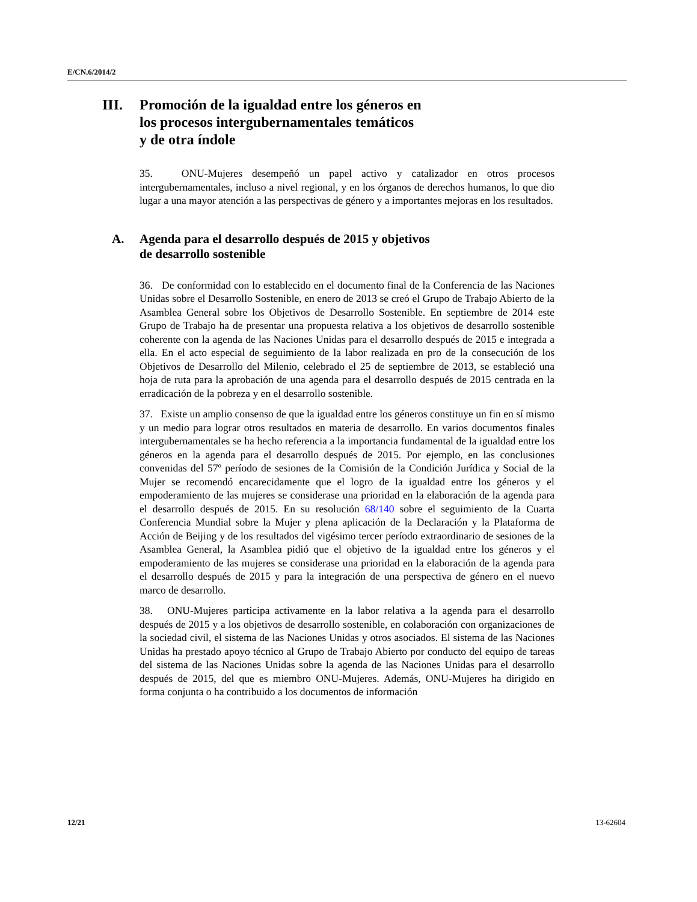E/CN.6/2014/2
III. Promoción de la igualdad entre los géneros en
los procesos intergubernamentales temáticos
y de otra índole
35. ONU-Mujeres desempeñó un papel activo y catalizador en otros procesos intergubernamentales, incluso a nivel regional, y en los órganos de derechos humanos, lo que dio lugar a una mayor atención a las perspectivas de género y a importantes mejoras en los resultados.
A. Agenda para el desarrollo después de 2015 y objetivos
de desarrollo sostenible
36. De conformidad con lo establecido en el documento final de la Conferencia de las Naciones Unidas sobre el Desarrollo Sostenible, en enero de 2013 se creó el Grupo de Trabajo Abierto de la Asamblea General sobre los Objetivos de Desarrollo Sostenible. En septiembre de 2014 este Grupo de Trabajo ha de presentar una propuesta relativa a los objetivos de desarrollo sostenible coherente con la agenda de las Naciones Unidas para el desarrollo después de 2015 e integrada a ella. En el acto especial de seguimiento de la labor realizada en pro de la consecución de los Objetivos de Desarrollo del Milenio, celebrado el 25 de septiembre de 2013, se estableció una hoja de ruta para la aprobación de una agenda para el desarrollo después de 2015 centrada en la erradicación de la pobreza y en el desarrollo sostenible.
37. Existe un amplio consenso de que la igualdad entre los géneros constituye un fin en sí mismo y un medio para lograr otros resultados en materia de desarrollo. En varios documentos finales intergubernamentales se ha hecho referencia a la importancia fundamental de la igualdad entre los géneros en la agenda para el desarrollo después de 2015. Por ejemplo, en las conclusiones convenidas del 57º período de sesiones de la Comisión de la Condición Jurídica y Social de la Mujer se recomendó encarecidamente que el logro de la igualdad entre los géneros y el empoderamiento de las mujeres se considerase una prioridad en la elaboración de la agenda para el desarrollo después de 2015. En su resolución 68/140 sobre el seguimiento de la Cuarta Conferencia Mundial sobre la Mujer y plena aplicación de la Declaración y la Plataforma de Acción de Beijing y de los resultados del vigésimo tercer período extraordinario de sesiones de la Asamblea General, la Asamblea pidió que el objetivo de la igualdad entre los géneros y el empoderamiento de las mujeres se considerase una prioridad en la elaboración de la agenda para el desarrollo después de 2015 y para la integración de una perspectiva de género en el nuevo marco de desarrollo.
38. ONU-Mujeres participa activamente en la labor relativa a la agenda para el desarrollo después de 2015 y a los objetivos de desarrollo sostenible, en colaboración con organizaciones de la sociedad civil, el sistema de las Naciones Unidas y otros asociados. El sistema de las Naciones Unidas ha prestado apoyo técnico al Grupo de Trabajo Abierto por conducto del equipo de tareas del sistema de las Naciones Unidas sobre la agenda de las Naciones Unidas para el desarrollo después de 2015, del que es miembro ONU-Mujeres. Además, ONU-Mujeres ha dirigido en forma conjunta o ha contribuido a los documentos de información
12/21 13-62604